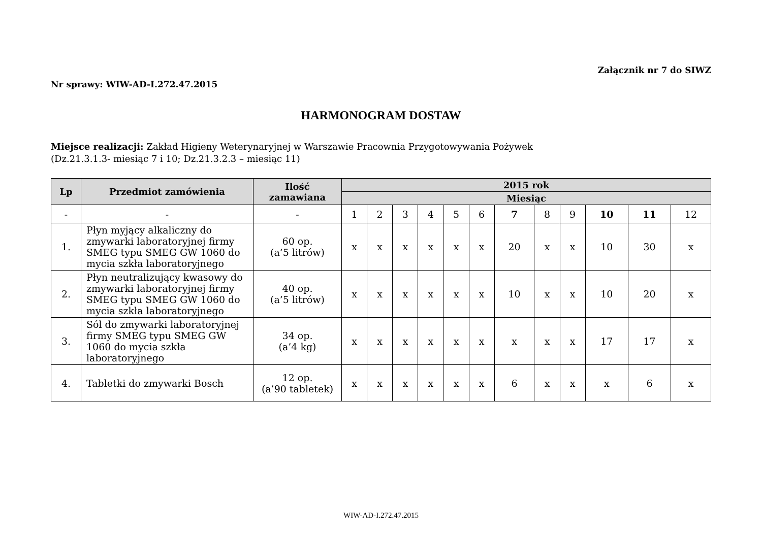Załącznik nr 7 do SIWZ
Nr sprawy: WIW-AD-I.272.47.2015
HARMONOGRAM DOSTAW
Miejsce realizacji: Zakład Higieny Weterynaryjnej w Warszawie Pracownia Przygotowywania Pożywek
(Dz.21.3.1.3- miesiąc 7 i 10; Dz.21.3.2.3 – miesiąc 11)
| Lp | Przedmiot zamówienia | Ilość zamawiana | 2015 rok | | | | | | | | | | | |
| --- | --- | --- | --- | --- | --- | --- | --- | --- | --- | --- | --- | --- | --- | --- |
| | | | Miesiąc | | | | | | | | | | | |
| - | - | - | 1 | 2 | 3 | 4 | 5 | 6 | 7 | 8 | 9 | 10 | 11 | 12 |
| 1. | Płyn myjący alkaliczny do zmywarki laboratoryjnej firmy SMEG typu SMEG GW 1060 do mycia szkła laboratoryjnego | 60 op. (a’5 litrów) | x | x | x | x | x | x | 20 | x | x | 10 | 30 | x |
| 2. | Płyn neutralizujący kwasowy do zmywarki laboratoryjnej firmy SMEG typu SMEG GW 1060 do mycia szkła laboratoryjnego | 40 op. (a’5 litrów) | x | x | x | x | x | x | 10 | x | x | 10 | 20 | x |
| 3. | Sól do zmywarki laboratoryjnej firmy SMEG typu SMEG GW 1060 do mycia szkła laboratoryjnego | 34 op. (a’4 kg) | x | x | x | x | x | x | x | x | x | 17 | 17 | x |
| 4. | Tabletki do zmywarki Bosch | 12 op. (a’90 tabletek) | x | x | x | x | x | x | 6 | x | x | x | 6 | x |
WIW-AD-I.272.47.2015